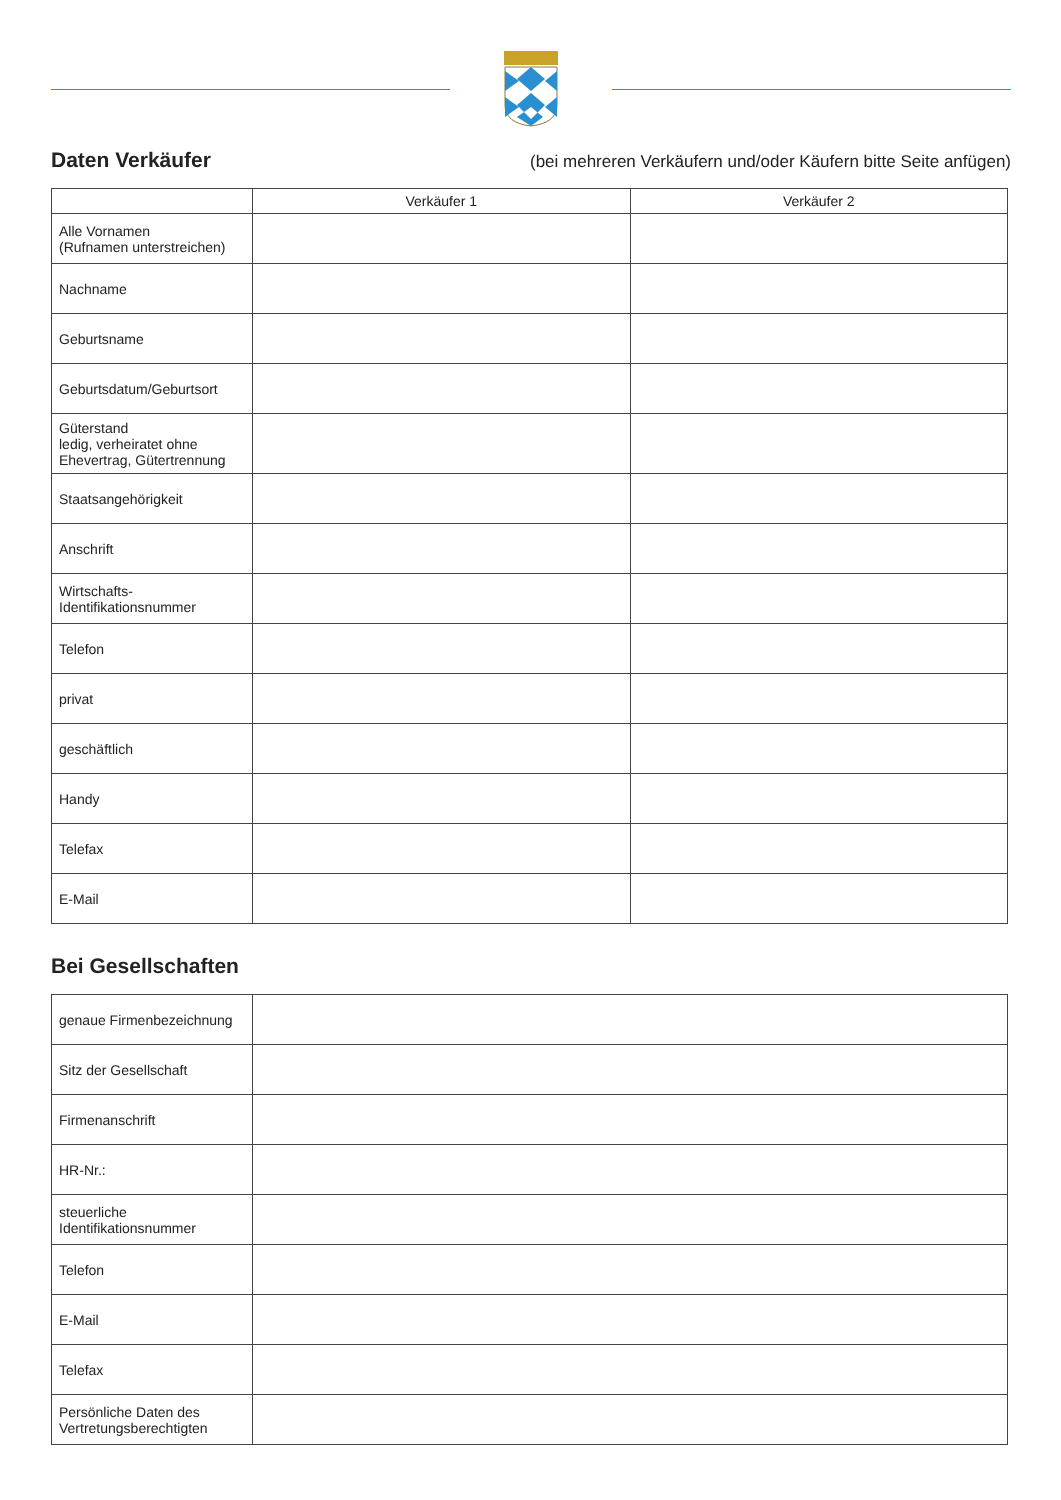Daten Verkäufer
(bei mehreren Verkäufern und/oder Käufern bitte Seite anfügen)
| | Verkäufer 1 | Verkäufer 2 |
| --- | --- | --- |
| Alle Vornamen (Rufnamen unterstreichen) | | |
| Nachname | | |
| Geburtsname | | |
| Geburtsdatum/Geburtsort | | |
| Güterstand ledig, verheiratet ohne Ehevertrag, Gütertrennung | | |
| Staatsangehörigkeit | | |
| Anschrift | | |
| Wirtschafts- Identifikationsnummer | | |
| Telefon | | |
| privat | | |
| geschäftlich | | |
| Handy | | |
| Telefax | | |
| E-Mail | | |
Bei Gesellschaften
| genaue Firmenbezeichnung | |
| Sitz der Gesellschaft | |
| Firmenanschrift | |
| HR-Nr.: | |
| steuerliche Identifikationsnummer | |
| Telefon | |
| E-Mail | |
| Telefax | |
| Persönliche Daten des Vertretungsberechtigten | |